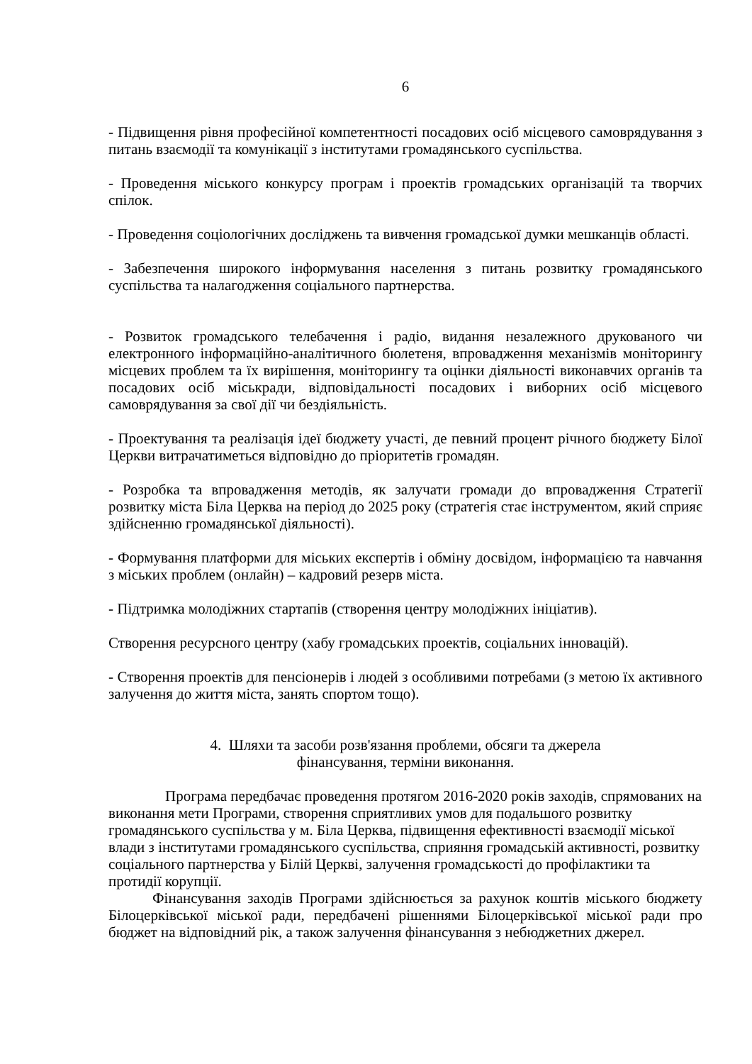6
- Підвищення рівня професійної компетентності посадових осіб місцевого самоврядування з питань взаємодії та комунікації з інститутами громадянського суспільства.
- Проведення міського конкурсу програм і проектів громадських організацій та творчих спілок.
- Проведення соціологічних досліджень та вивчення громадської думки мешканців області.
- Забезпечення широкого інформування населення з питань розвитку громадянського суспільства та налагодження соціального партнерства.
- Розвиток громадського телебачення і радіо, видання незалежного друкованого чи електронного інформаційно-аналітичного бюлетеня, впровадження механізмів моніторингу місцевих проблем та їх вирішення, моніторингу та оцінки діяльності виконавчих органів та посадових осіб міськради, відповідальності посадових і виборних осіб місцевого самоврядування за свої дії чи бездіяльність.
- Проектування та реалізація ідеї бюджету участі, де певний процент річного бюджету Білої Церкви витрачатиметься відповідно до пріоритетів громадян.
- Розробка та впровадження методів, як залучати громади до впровадження Стратегії розвитку міста Біла Церква на період до 2025 року (стратегія стає інструментом, який сприяє здійсненню громадянської діяльності).
- Формування платформи для міських експертів і обміну досвідом, інформацією та навчання з міських проблем (онлайн) – кадровий резерв міста.
- Підтримка молодіжних стартапів (створення центру молодіжних ініціатив).
Створення ресурсного центру (хабу громадських проектів, соціальних інновацій).
- Створення проектів для пенсіонерів і людей з особливими потребами (з метою їх активного залучення до життя міста, занять спортом тощо).
4. Шляхи та засоби розв'язання проблеми, обсяги та джерела
фінансування, терміни виконання.
Програма передбачає проведення протягом 2016-2020 років заходів, спрямованих на виконання мети Програми, створення сприятливих умов для подальшого розвитку громадянського суспільства у м. Біла Церква, підвищення ефективності взаємодії міської влади з інститутами громадянського суспільства, сприяння громадській активності, розвитку соціального партнерства у Білій Церкві, залучення громадськості до профілактики та протидії корупції.
Фінансування заходів Програми здійснюється за рахунок коштів міського бюджету Білоцерківської міської ради, передбачені рішеннями Білоцерківської міської ради про бюджет на відповідний рік, а також залучення фінансування з небюджетних джерел.